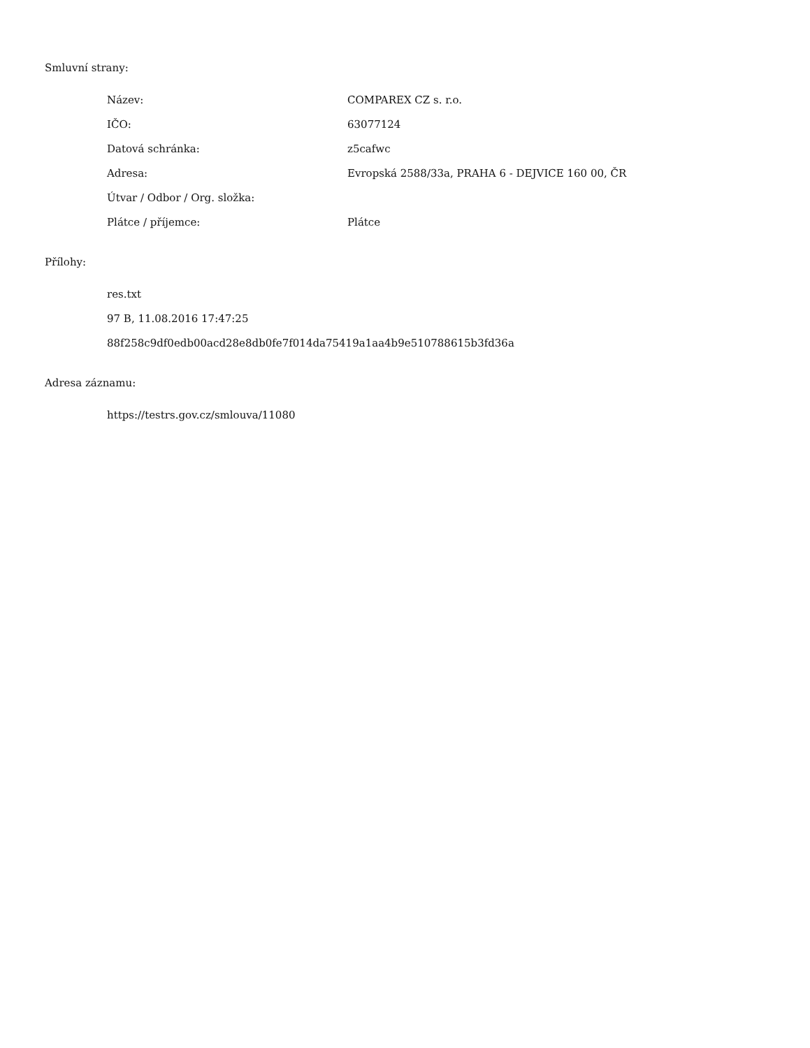Smluvní strany:
| Název: | COMPAREX CZ s. r.o. |
| IČO: | 63077124 |
| Datová schránka: | z5cafwc |
| Adresa: | Evropská 2588/33a, PRAHA 6 - DEJVICE 160 00, ČR |
| Útvar / Odbor / Org. složka: | |
| Plátce / příjemce: | Plátce |
Přílohy:
res.txt
97 B, 11.08.2016 17:47:25
88f258c9df0edb00acd28e8db0fe7f014da75419a1aa4b9e510788615b3fd36a
Adresa záznamu:
https://testrs.gov.cz/smlouva/11080